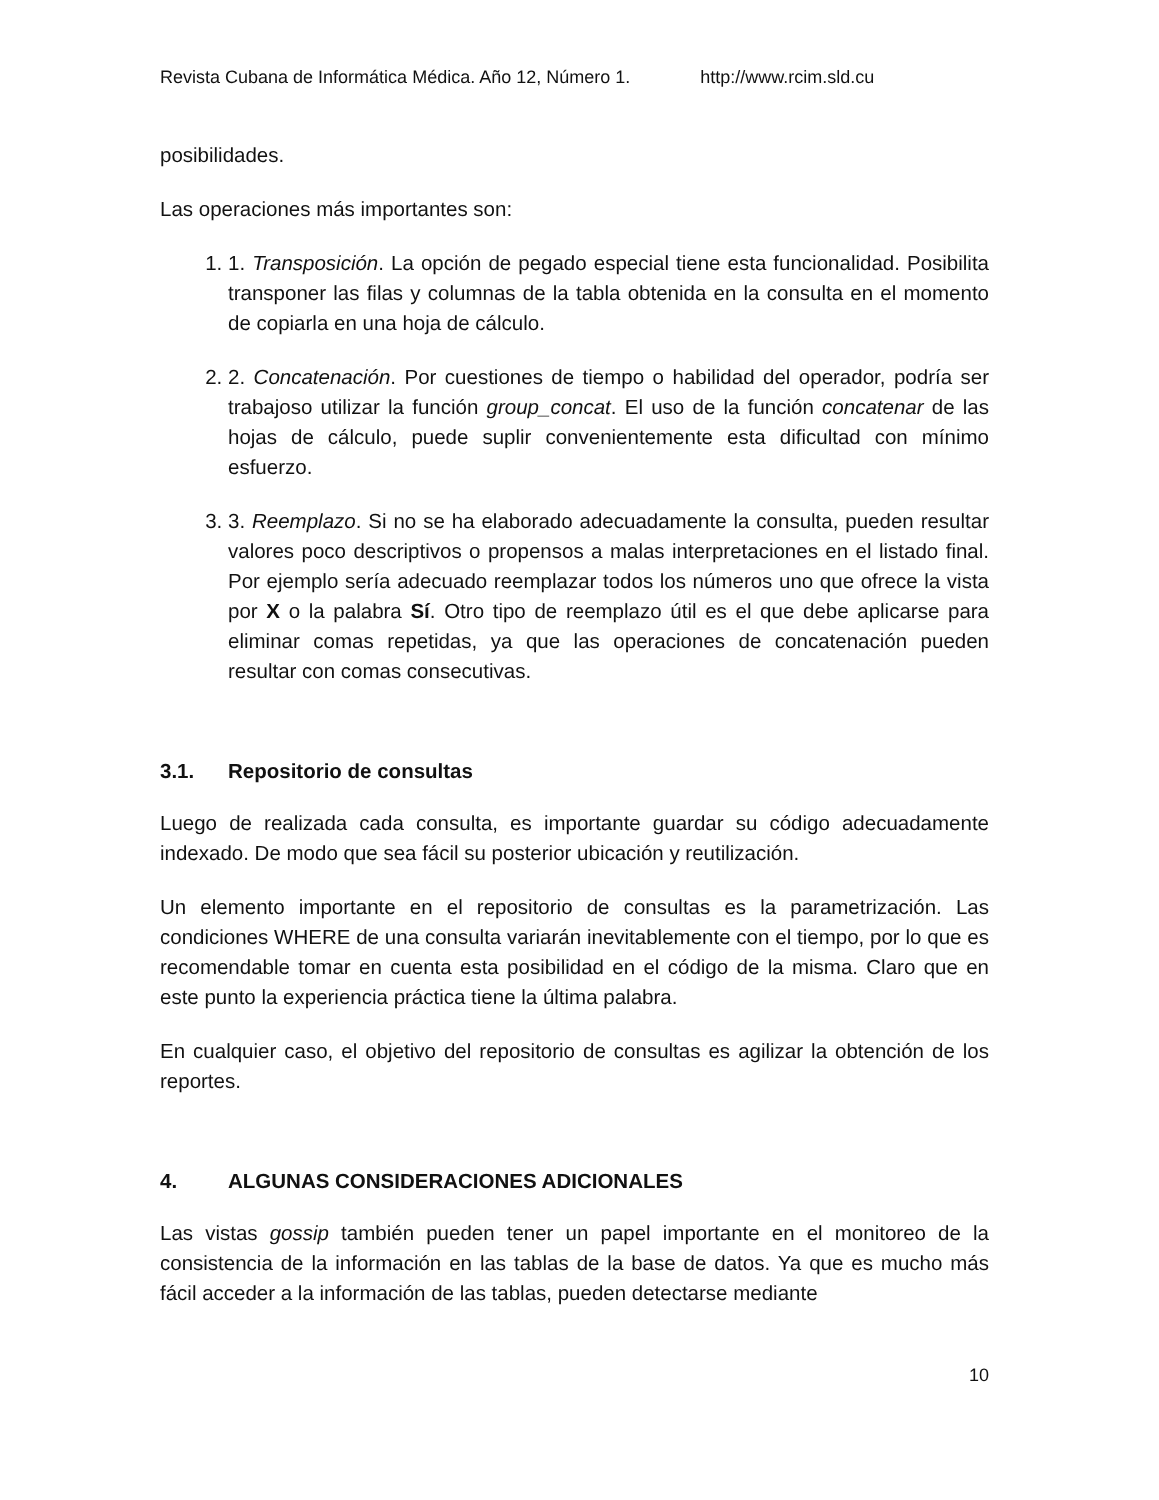Revista Cubana de Informática Médica. Año 12, Número 1. http://www.rcim.sld.cu
posibilidades.
Las operaciones más importantes son:
1. 1. Transposición. La opción de pegado especial tiene esta funcionalidad. Posibilita transponer las filas y columnas de la tabla obtenida en la consulta en el momento de copiarla en una hoja de cálculo.
2. 2. Concatenación. Por cuestiones de tiempo o habilidad del operador, podría ser trabajoso utilizar la función group_concat. El uso de la función concatenar de las hojas de cálculo, puede suplir convenientemente esta dificultad con mínimo esfuerzo.
3. 3. Reemplazo. Si no se ha elaborado adecuadamente la consulta, pueden resultar valores poco descriptivos o propensos a malas interpretaciones en el listado final. Por ejemplo sería adecuado reemplazar todos los números uno que ofrece la vista por X o la palabra Sí. Otro tipo de reemplazo útil es el que debe aplicarse para eliminar comas repetidas, ya que las operaciones de concatenación pueden resultar con comas consecutivas.
3.1. Repositorio de consultas
Luego de realizada cada consulta, es importante guardar su código adecuadamente indexado. De modo que sea fácil su posterior ubicación y reutilización.
Un elemento importante en el repositorio de consultas es la parametrización. Las condiciones WHERE de una consulta variarán inevitablemente con el tiempo, por lo que es recomendable tomar en cuenta esta posibilidad en el código de la misma. Claro que en este punto la experiencia práctica tiene la última palabra.
En cualquier caso, el objetivo del repositorio de consultas es agilizar la obtención de los reportes.
4. ALGUNAS CONSIDERACIONES ADICIONALES
Las vistas gossip también pueden tener un papel importante en el monitoreo de la consistencia de la información en las tablas de la base de datos. Ya que es mucho más fácil acceder a la información de las tablas, pueden detectarse mediante
10